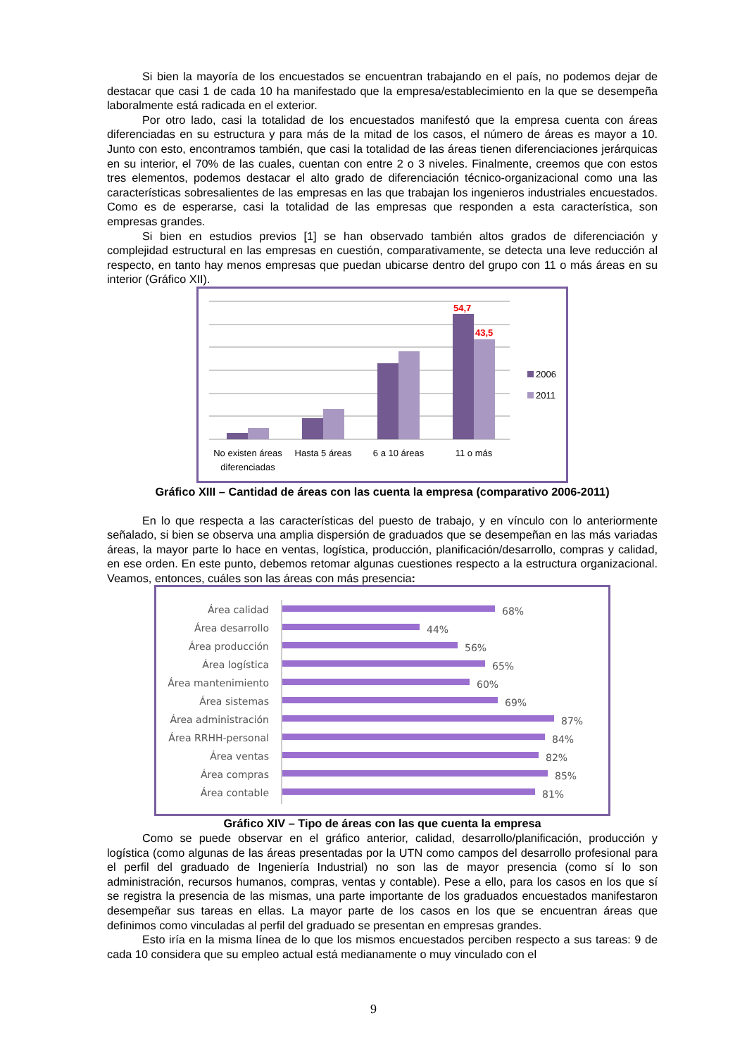Si bien la mayoría de los encuestados se encuentran trabajando en el país, no podemos dejar de destacar que casi 1 de cada 10 ha manifestado que la empresa/establecimiento en la que se desempeña laboralmente está radicada en el exterior.
Por otro lado, casi la totalidad de los encuestados manifestó que la empresa cuenta con áreas diferenciadas en su estructura y para más de la mitad de los casos, el número de áreas es mayor a 10. Junto con esto, encontramos también, que casi la totalidad de las áreas tienen diferenciaciones jerárquicas en su interior, el 70% de las cuales, cuentan con entre 2 o 3 niveles. Finalmente, creemos que con estos tres elementos, podemos destacar el alto grado de diferenciación técnico-organizacional como una las características sobresalientes de las empresas en las que trabajan los ingenieros industriales encuestados. Como es de esperarse, casi la totalidad de las empresas que responden a esta característica, son empresas grandes.
Si bien en estudios previos [1] se han observado también altos grados de diferenciación y complejidad estructural en las empresas en cuestión, comparativamente, se detecta una leve reducción al respecto, en tanto hay menos empresas que puedan ubicarse dentro del grupo con 11 o más áreas en su interior (Gráfico XII).
54,7
43,5
2006
2011
No existen áreas
diferenciadas
Hasta 5 áreas
6 a 10 áreas
11 o más
Gráfico XIII – Cantidad de áreas con las cuenta la empresa (comparativo 2006-2011)
En lo que respecta a las características del puesto de trabajo, y en vínculo con lo anteriormente señalado, si bien se observa una amplia dispersión de graduados que se desempeñan en las más variadas áreas, la mayor parte lo hace en ventas, logística, producción, planificación/desarrollo, compras y calidad, en ese orden. En este punto, debemos retomar algunas cuestiones respecto a la estructura organizacional. Veamos, entonces, cuáles son las áreas con más presencia:
Área calidad
68%
Área desarrollo
44%
Área producción
56%
Área logística
65%
Área mantenimiento
60%
Área sistemas
69%
Área administración
87%
Área RRHH-personal
84%
Área ventas
82%
Área compras
85%
Área contable
81%
Gráfico XIV – Tipo de áreas con las que cuenta la empresa
Como se puede observar en el gráfico anterior, calidad, desarrollo/planificación, producción y logística (como algunas de las áreas presentadas por la UTN como campos del desarrollo profesional para el perfil del graduado de Ingeniería Industrial) no son las de mayor presencia (como sí lo son administración, recursos humanos, compras, ventas y contable). Pese a ello, para los casos en los que sí se registra la presencia de las mismas, una parte importante de los graduados encuestados manifestaron desempeñar sus tareas en ellas. La mayor parte de los casos en los que se encuentran áreas que definimos como vinculadas al perfil del graduado se presentan en empresas grandes.
Esto iría en la misma línea de lo que los mismos encuestados perciben respecto a sus tareas: 9 de cada 10 considera que su empleo actual está medianamente o muy vinculado con el
9